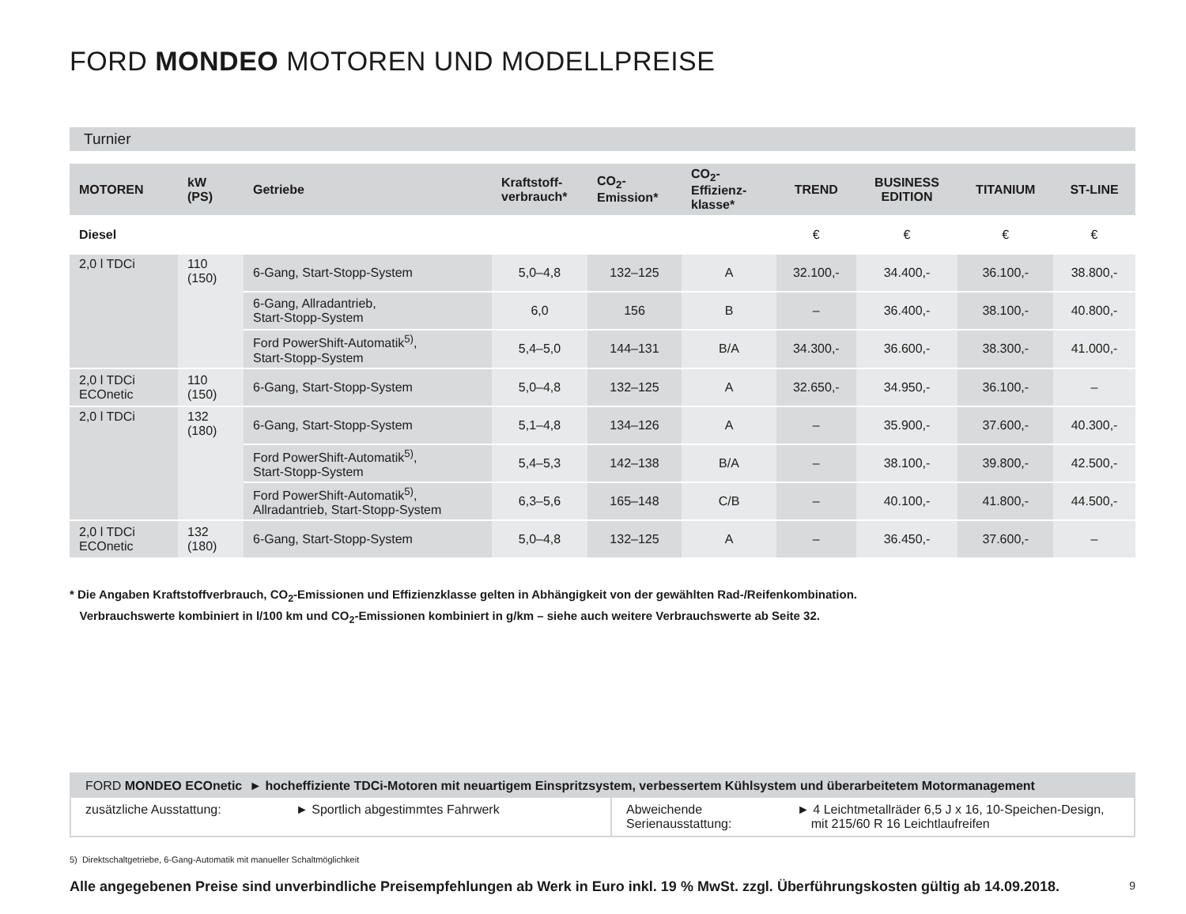FORD MONDEO MOTOREN UND MODELLPREISE
Turnier
| MOTOREN | kW (PS) | Getriebe | Kraftstoff- verbrauch* | CO<sub>2</sub>- Emission* | CO<sub>2</sub>-Effizienz- klasse* | TREND | BUSINESS EDITION | TITANIUM | ST-LINE |
| --- | --- | --- | --- | --- | --- | --- | --- | --- | --- |
| Diesel | | | | | | € | € | € | € |
| 2,0 l TDCi | 110 (150) | 6-Gang, Start-Stopp-System | 5,0–4,8 | 132–125 | A | 32.100,- | 34.400,- | 36.100,- | 38.800,- |
| | | 6-Gang, Allradantrieb, Start-Stopp-System | 6,0 | 156 | B | – | 36.400,- | 38.100,- | 40.800,- |
| | | Ford PowerShift-Automatik<sup>5)</sup>, Start-Stopp-System | 5,4–5,0 | 144–131 | B/A | 34.300,- | 36.600,- | 38.300,- | 41.000,- |
| 2,0 l TDCi ECOnetic | 110 (150) | 6-Gang, Start-Stopp-System | 5,0–4,8 | 132–125 | A | 32.650,- | 34.950,- | 36.100,- | – |
| 2,0 l TDCi | 132 (180) | 6-Gang, Start-Stopp-System | 5,1–4,8 | 134–126 | A | – | 35.900,- | 37.600,- | 40.300,- |
| | | Ford PowerShift-Automatik<sup>5)</sup>, Start-Stopp-System | 5,4–5,3 | 142–138 | B/A | – | 38.100,- | 39.800,- | 42.500,- |
| | | Ford PowerShift-Automatik<sup>5)</sup>, Allradantrieb, Start-Stopp-System | 6,3–5,6 | 165–148 | C/B | – | 40.100,- | 41.800,- | 44.500,- |
| 2,0 l TDCi ECOnetic | 132 (180) | 6-Gang, Start-Stopp-System | 5,0–4,8 | 132–125 | A | – | 36.450,- | 37.600,- | – |
* Die Angaben Kraftstoffverbrauch, CO<sub>2</sub>-Emissionen und Effizienzklasse gelten in Abhängigkeit von der gewählten Rad-/Reifenkombination.
Verbrauchswerte kombiniert in l/100 km und CO<sub>2</sub>-Emissionen kombiniert in g/km – siehe auch weitere Verbrauchswerte ab Seite 32.
FORD MONDEO ECOnetic ► hocheffiziente TDCi-Motoren mit neuartigem Einspritzsystem, verbessertem Kühlsystem und überarbeitetem Motormanagement
| zusätzliche Ausstattung: | ► Sportlich abgestimmtes Fahrwerk | Abweichende Serienausstattung: | ► 4 Leichtmetallräder 6,5 J x 16, 10-Speichen-Design, mit 215/60 R 16 Leichtlaufreifen |
5) Direktschaltgetriebe, 6-Gang-Automatik mit manueller Schaltmöglichkeit
Alle angegebenen Preise sind unverbindliche Preisempfehlungen ab Werk in Euro inkl. 19 % MwSt. zzgl. Überführungskosten gültig ab 14.09.2018.
9